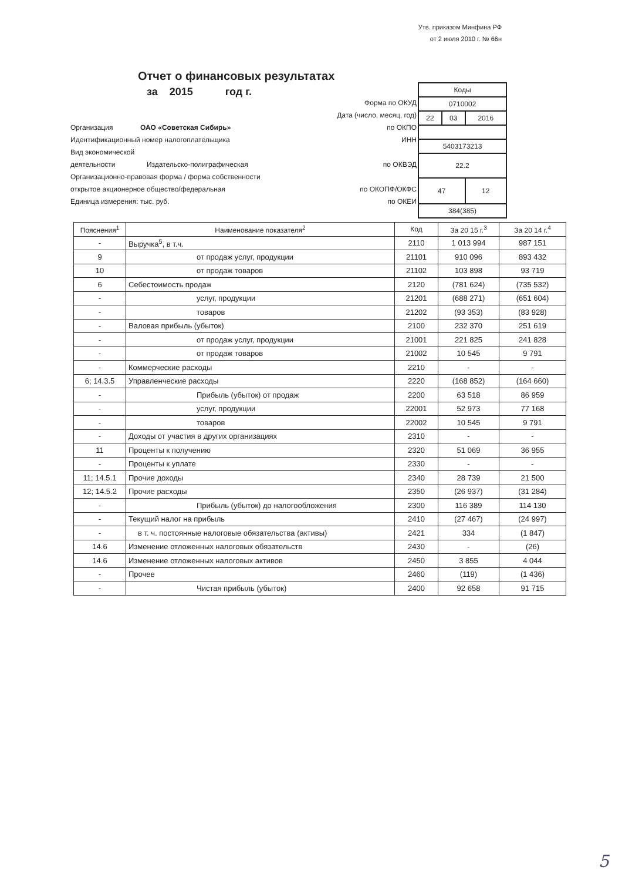Утв. приказом Минфина РФ
от 2 июля 2010 г. № 66н
Отчет о финансовых результатах
за 2015 год г.
| Коды | | |
| 0710002 | | |
| 22 | 03 | 2016 |
| 5403173213 | | |
| 22.2 | | |
| 47 | | 12 |
| 384(385) | | |
Форма по ОКУД
Дата (число, месяц, год)
Организация ОАО «Советская Сибирь» по ОКПО
Идентификационный номер налогоплательщика ИНН
Вид экономической
деятельности Издательско-полиграфическая по ОКВЭД
Организационно-правовая форма / форма собственности
открытое акционерное общество/федеральная по ОКОПФ/ОКФС
Единица измерения: тыс. руб. по ОКЕИ
| Пояснения<sup>1</sup> | Наименование показателя<sup>2</sup> | Код | За 20 15 г.<sup>3</sup> | За 20 14 г.<sup>4</sup> |
| --- | --- | --- | --- | --- |
| - | Выручка<sup>5</sup>, в т.ч. | 2110 | 1 013 994 | 987 151 |
| 9 | от продаж услуг, продукции | 21101 | 910 096 | 893 432 |
| 10 | от продаж товаров | 21102 | 103 898 | 93 719 |
| 6 | Себестоимость продаж | 2120 | (781 624) | (735 532) |
| - | услуг, продукции | 21201 | (688 271) | (651 604) |
| - | товаров | 21202 | (93 353) | (83 928) |
| - | Валовая прибыль (убыток) | 2100 | 232 370 | 251 619 |
| - | от продаж услуг, продукции | 21001 | 221 825 | 241 828 |
| - | от продаж товаров | 21002 | 10 545 | 9 791 |
| - | Коммерческие расходы | 2210 | - | - |
| 6; 14.3.5 | Управленческие расходы | 2220 | (168 852) | (164 660) |
| - | Прибыль (убыток) от продаж | 2200 | 63 518 | 86 959 |
| - | услуг, продукции | 22001 | 52 973 | 77 168 |
| - | товаров | 22002 | 10 545 | 9 791 |
| - | Доходы от участия в других организациях | 2310 | - | - |
| 11 | Проценты к получению | 2320 | 51 069 | 36 955 |
| - | Проценты к уплате | 2330 | - | - |
| 11; 14.5.1 | Прочие доходы | 2340 | 28 739 | 21 500 |
| 12; 14.5.2 | Прочие расходы | 2350 | (26 937) | (31 284) |
| - | Прибыль (убыток) до налогообложения | 2300 | 116 389 | 114 130 |
| - | Текущий налог на прибыль | 2410 | (27 467) | (24 997) |
| - | в т. ч. постоянные налоговые обязательства (активы) | 2421 | 334 | (1 847) |
| 14.6 | Изменение отложенных налоговых обязательств | 2430 | - | (26) |
| 14.6 | Изменение отложенных налоговых активов | 2450 | 3 855 | 4 044 |
| - | Прочее | 2460 | (119) | (1 436) |
| - | Чистая прибыль (убыток) | 2400 | 92 658 | 91 715 |
5